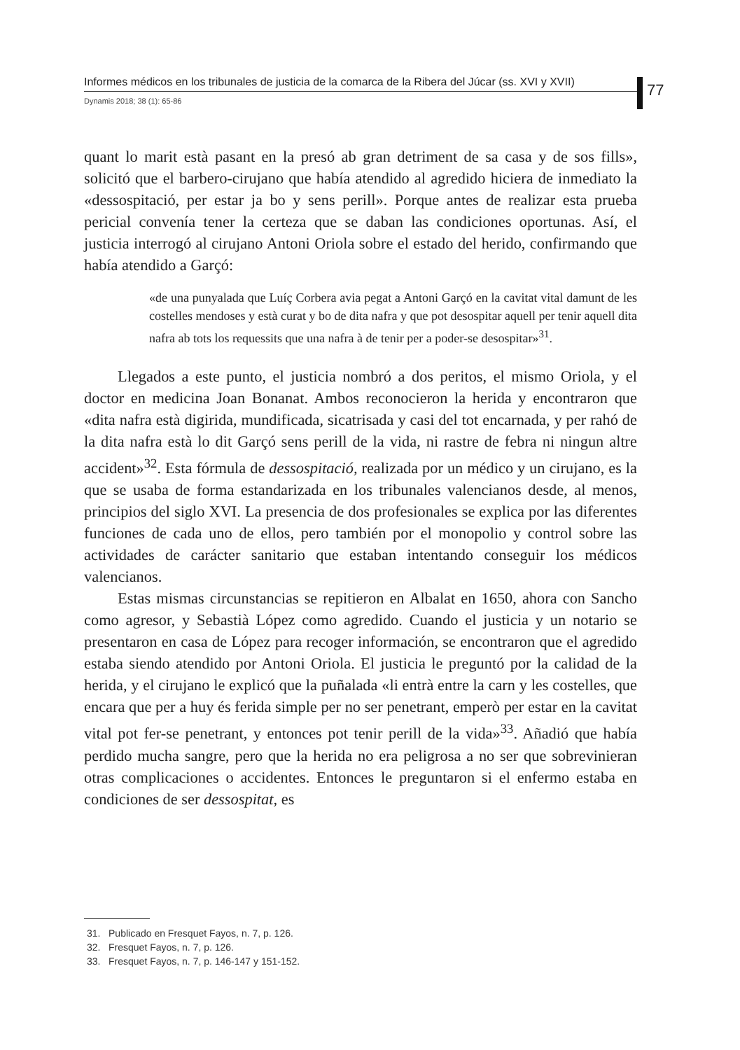Informes médicos en los tribunales de justicia de la comarca de la Ribera del Júcar (ss. XVI y XVII)
Dynamis 2018; 38 (1): 65-86
77
quant lo marit està pasant en la presó ab gran detriment de sa casa y de sos fills», solicitó que el barbero-cirujano que había atendido al agredido hiciera de inmediato la «dessospitació, per estar ja bo y sens perill». Porque antes de realizar esta prueba pericial convenía tener la certeza que se daban las condiciones oportunas. Así, el justicia interrogó al cirujano Antoni Oriola sobre el estado del herido, confirmando que había atendido a Garçó:
«de una punyalada que Luíç Corbera avia pegat a Antoni Garçó en la cavitat vital damunt de les costelles mendoses y està curat y bo de dita nafra y que pot desospitar aquell per tenir aquell dita nafra ab tots los requessits que una nafra à de tenir per a poder-se desospitar»<sup>31</sup>.
Llegados a este punto, el justicia nombró a dos peritos, el mismo Oriola, y el doctor en medicina Joan Bonanat. Ambos reconocieron la herida y encontraron que «dita nafra està digirida, mundificada, sicatrisada y casi del tot encarnada, y per rahó de la dita nafra està lo dit Garçó sens perill de la vida, ni rastre de febra ni ningun altre accident»<sup>32</sup>. Esta fórmula de dessospitació, realizada por un médico y un cirujano, es la que se usaba de forma estandarizada en los tribunales valencianos desde, al menos, principios del siglo XVI. La presencia de dos profesionales se explica por las diferentes funciones de cada uno de ellos, pero también por el monopolio y control sobre las actividades de carácter sanitario que estaban intentando conseguir los médicos valencianos.
Estas mismas circunstancias se repitieron en Albalat en 1650, ahora con Sancho como agresor, y Sebastià López como agredido. Cuando el justicia y un notario se presentaron en casa de López para recoger información, se encontraron que el agredido estaba siendo atendido por Antoni Oriola. El justicia le preguntó por la calidad de la herida, y el cirujano le explicó que la puñalada «li entrà entre la carn y les costelles, que encara que per a huy és ferida simple per no ser penetrant, emperò per estar en la cavitat vital pot fer-se penetrant, y entonces pot tenir perill de la vida»<sup>33</sup>. Añadió que había perdido mucha sangre, pero que la herida no era peligrosa a no ser que sobrevinieran otras complicaciones o accidentes. Entonces le preguntaron si el enfermo estaba en condiciones de ser dessospitat, es
31. Publicado en Fresquet Fayos, n. 7, p. 126.
32. Fresquet Fayos, n. 7, p. 126.
33. Fresquet Fayos, n. 7, p. 146-147 y 151-152.